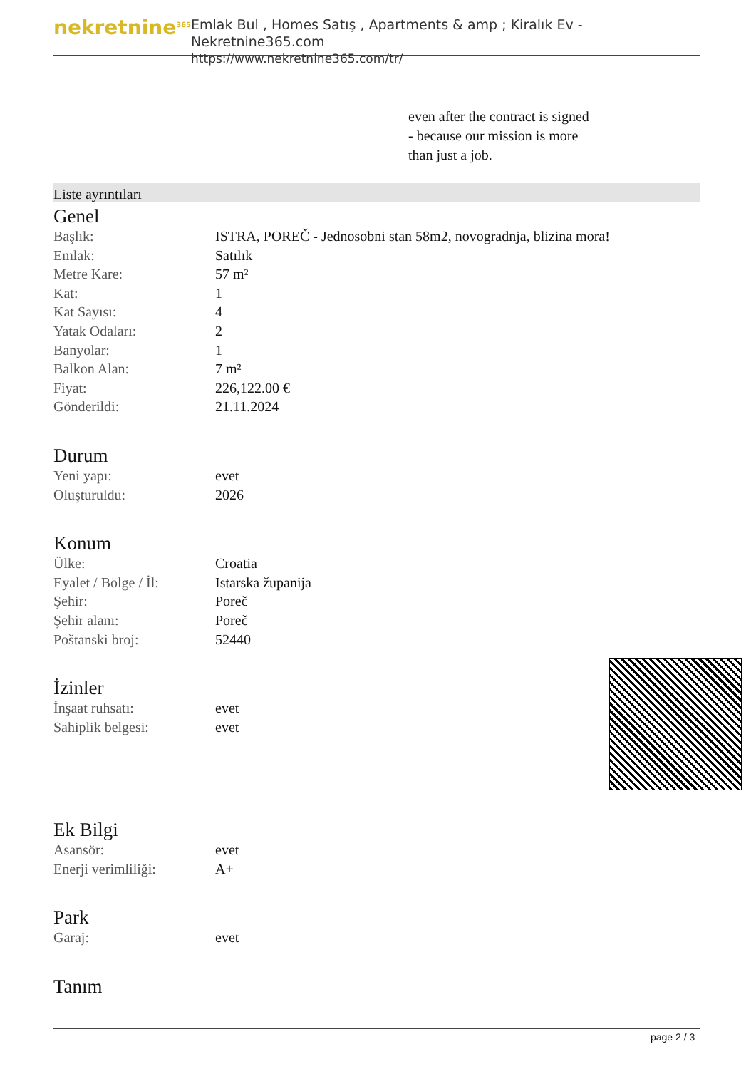nekretnine<sup>365</sup>
Emlak Bul , Homes Satış , Apartments & amp ; Kiralık Ev - Nekretnine365.com
https://www.nekretnine365.com/tr/
even after the contract is signed
- because our mission is more
than just a job.
Liste ayrıntıları
Genel
| Başlık: | ISTRA, POREČ - Jednosobni stan 58m2, novogradnja, blizina mora! |
| Emlak: | Satılık |
| Metre Kare: | 57 m² |
| Kat: | 1 |
| Kat Sayısı: | 4 |
| Yatak Odaları: | 2 |
| Banyolar: | 1 |
| Balkon Alan: | 7 m² |
| Fiyat: | 226,122.00 € |
| Gönderildi: | 21.11.2024 |
Durum
| Yeni yapı: | evet |
| Oluşturuldu: | 2026 |
Konum
| Ülke: | Croatia |
| Eyalet / Bölge / İl: | Istarska županija |
| Şehir: | Poreč |
| Şehir alanı: | Poreč |
| Poštanski broj: | 52440 |
İzinler
| İnşaat ruhsatı: | evet |
| Sahiplik belgesi: | evet |
Ek Bilgi
| Asansör: | evet |
| Enerji verimliliği: | A+ |
Park
| Garaj: | evet |
Tanım
page 2 / 3